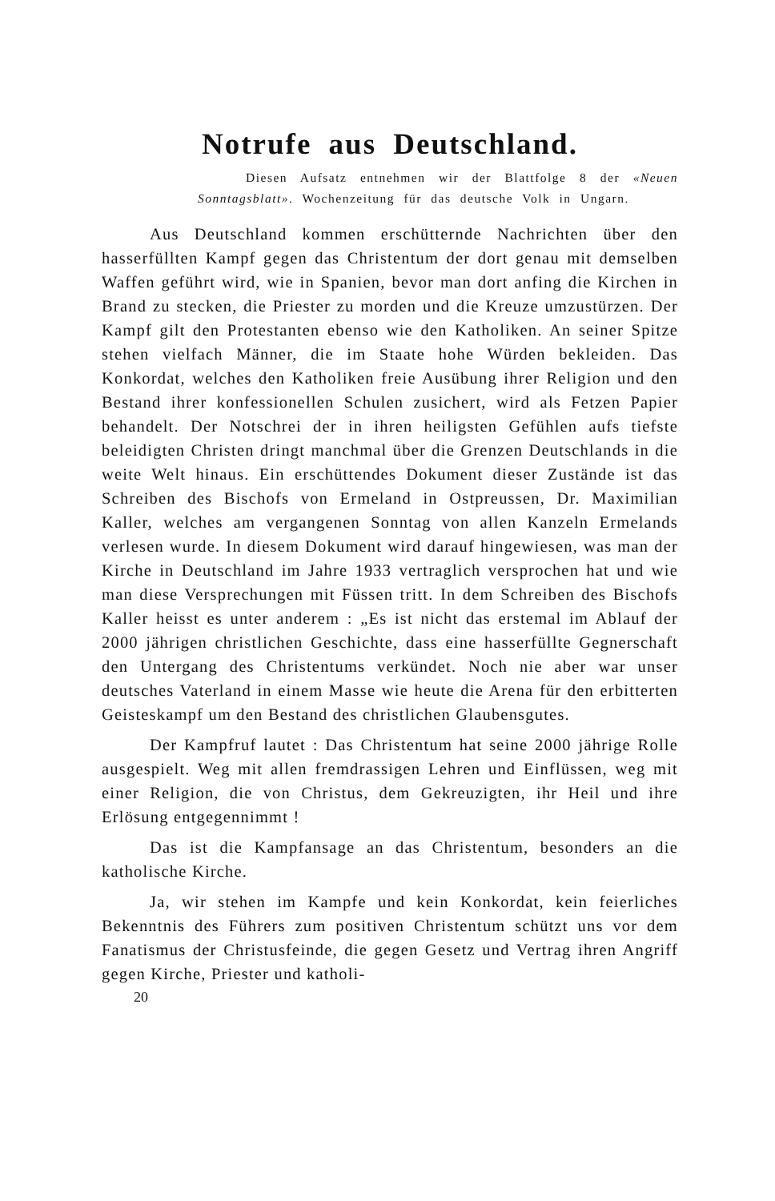Notrufe aus Deutschland.
Diesen Aufsatz entnehmen wir der Blattfolge 8 der «Neuen Sonntagsblatt». Wochenzeitung für das deutsche Volk in Ungarn.
Aus Deutschland kommen erschütternde Nachrichten über den hasserfüllten Kampf gegen das Christentum der dort genau mit demselben Waffen geführt wird, wie in Spanien, bevor man dort anfing die Kirchen in Brand zu stecken, die Priester zu morden und die Kreuze umzustürzen. Der Kampf gilt den Protestanten ebenso wie den Katholiken. An seiner Spitze stehen vielfach Männer, die im Staate hohe Würden bekleiden. Das Konkordat, welches den Katholiken freie Ausübung ihrer Religion und den Bestand ihrer konfessionellen Schulen zusichert, wird als Fetzen Papier behandelt. Der Notschrei der in ihren heiligsten Gefühlen aufs tiefste beleidigten Christen dringt manchmal über die Grenzen Deutschlands in die weite Welt hinaus. Ein erschüttendes Dokument dieser Zustände ist das Schreiben des Bischofs von Ermeland in Ostpreussen, Dr. Maximilian Kaller, welches am vergangenen Sonntag von allen Kanzeln Ermelands verlesen wurde. In diesem Dokument wird darauf hingewiesen, was man der Kirche in Deutschland im Jahre 1933 vertraglich versprochen hat und wie man diese Versprechungen mit Füssen tritt. In dem Schreiben des Bischofs Kaller heisst es unter anderem : „Es ist nicht das erstemal im Ablauf der 2000 jährigen christlichen Geschichte, dass eine hasserfüllte Gegnerschaft den Untergang des Christentums verkündet. Noch nie aber war unser deutsches Vaterland in einem Masse wie heute die Arena für den erbitterten Geisteskampf um den Bestand des christlichen Glaubensgutes.
Der Kampfruf lautet : Das Christentum hat seine 2000 jährige Rolle ausgespielt. Weg mit allen fremdrassigen Lehren und Einflüssen, weg mit einer Religion, die von Christus, dem Gekreuzigten, ihr Heil und ihre Erlösung entgegennimmt !
Das ist die Kampfansage an das Christentum, besonders an die katholische Kirche.
Ja, wir stehen im Kampfe und kein Konkordat, kein feierliches Bekenntnis des Führers zum positiven Christentum schützt uns vor dem Fanatismus der Christusfeinde, die gegen Gesetz und Vertrag ihren Angriff gegen Kirche, Priester und katholi-
20